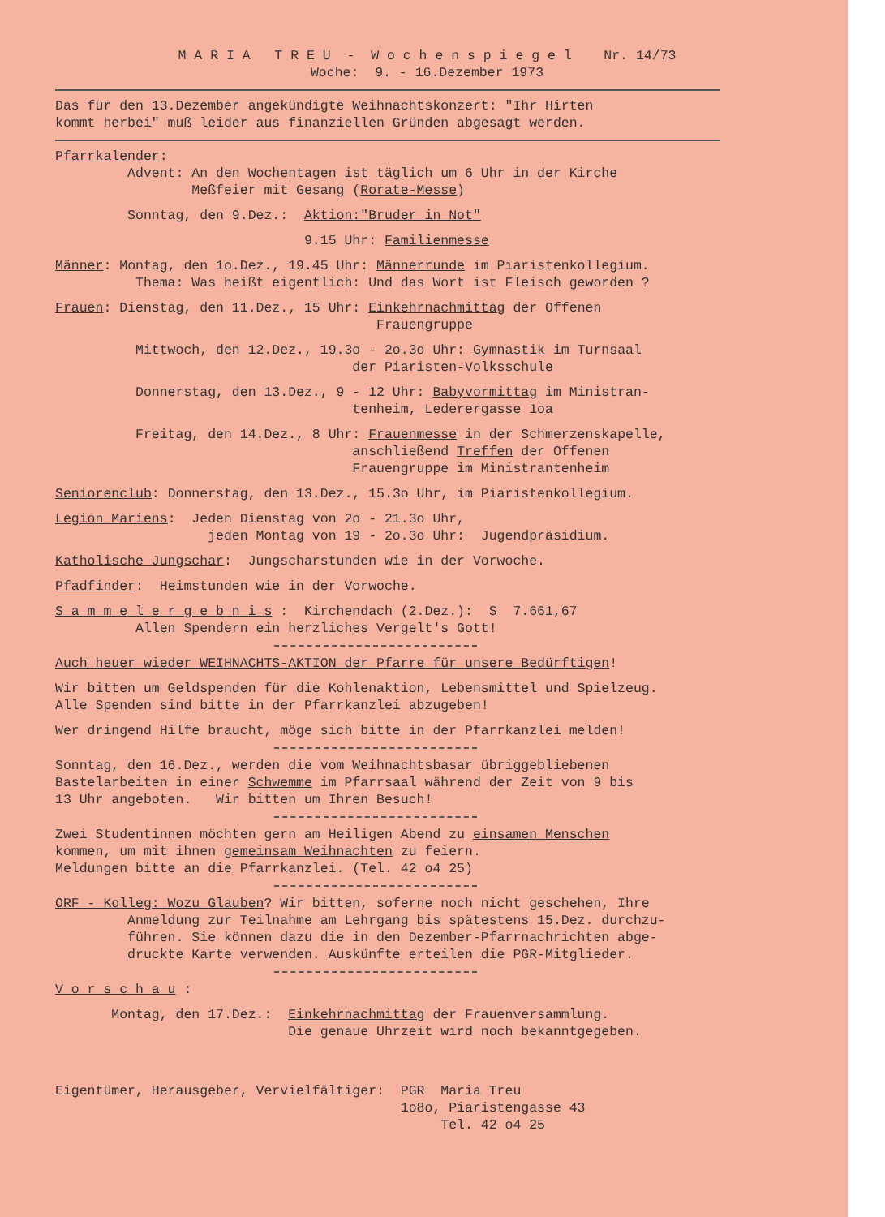M A R I A T R E U - W o c h e n s p i e g e l Nr. 14/73 Woche: 9. - 16.Dezember 1973
Das für den 13.Dezember angekündigte Weihnachtskonzert: "Ihr Hirten kommt herbei" muß leider aus finanziellen Gründen abgesagt werden.
Pfarrkalender: Advent: An den Wochentagen ist täglich um 6 Uhr in der Kirche Meßfeier mit Gesang (Rorate-Messe)
Sonntag, den 9.Dez.: Aktion:"Bruder in Not"
9.15 Uhr: Familienmesse
Männer: Montag, den 1o.Dez., 19.45 Uhr: Männerrunde im Piaristenkollegium. Thema: Was heißt eigentlich: Und das Wort ist Fleisch geworden ?
Frauen: Dienstag, den 11.Dez., 15 Uhr: Einkehrnachmittag der Offenen Frauengruppe
Mittwoch, den 12.Dez., 19.3o - 2o.3o Uhr: Gymnastik im Turnsaal der Piaristen-Volksschule
Donnerstag, den 13.Dez., 9 - 12 Uhr: Babyvormittag im Ministran- tenheim, Lederergasse 1oa
Freitag, den 14.Dez., 8 Uhr: Frauenmesse in der Schmerzenskapelle, anschließend Treffen der Offenen Frauengruppe im Ministrantenheim
Seniorenclub: Donnerstag, den 13.Dez., 15.3o Uhr, im Piaristenkollegium.
Legion Mariens: Jeden Dienstag von 2o - 21.3o Uhr, jeden Montag von 19 - 2o.3o Uhr: Jugendpräsidium.
Katholische Jungschar: Jungscharstunden wie in der Vorwoche.
Pfadfinder: Heimstunden wie in der Vorwoche.
S a m m e l e r g e b n i s : Kirchendach (2.Dez.): S 7.661,67 Allen Spendern ein herzliches Vergelt's Gott!
Auch heuer wieder WEIHNACHTS-AKTION der Pfarre für unsere Bedürftigen!
Wir bitten um Geldspenden für die Kohlenaktion, Lebensmittel und Spielzeug. Alle Spenden sind bitte in der Pfarrkanzlei abzugeben!
Wer dringend Hilfe braucht, möge sich bitte in der Pfarrkanzlei melden!
Sonntag, den 16.Dez., werden die vom Weihnachtsbasar übriggebliebenen Bastelarbeiten in einer Schwemme im Pfarrsaal während der Zeit von 9 bis 13 Uhr angeboten. Wir bitten um Ihren Besuch!
Zwei Studentinnen möchten gern am Heiligen Abend zu einsamen Menschen kommen, um mit ihnen gemeinsam Weihnachten zu feiern. Meldungen bitte an die Pfarrkanzlei. (Tel. 42 o4 25)
ORF - Kolleg: Wozu Glauben? Wir bitten, soferne noch nicht geschehen, Ihre Anmeldung zur Teilnahme am Lehrgang bis spätestens 15.Dez. durchzu- führen. Sie können dazu die in den Dezember-Pfarrnachrichten abge- druckte Karte verwenden. Auskünfte erteilen die PGR-Mitglieder.
V o r s c h a u :
Montag, den 17.Dez.: Einkehrnachmittag der Frauenversammlung. Die genaue Uhrzeit wird noch bekanntgegeben.
Eigentümer, Herausgeber, Vervielfältiger: PGR Maria Treu 1o8o, Piaristengasse 43 Tel. 42 o4 25